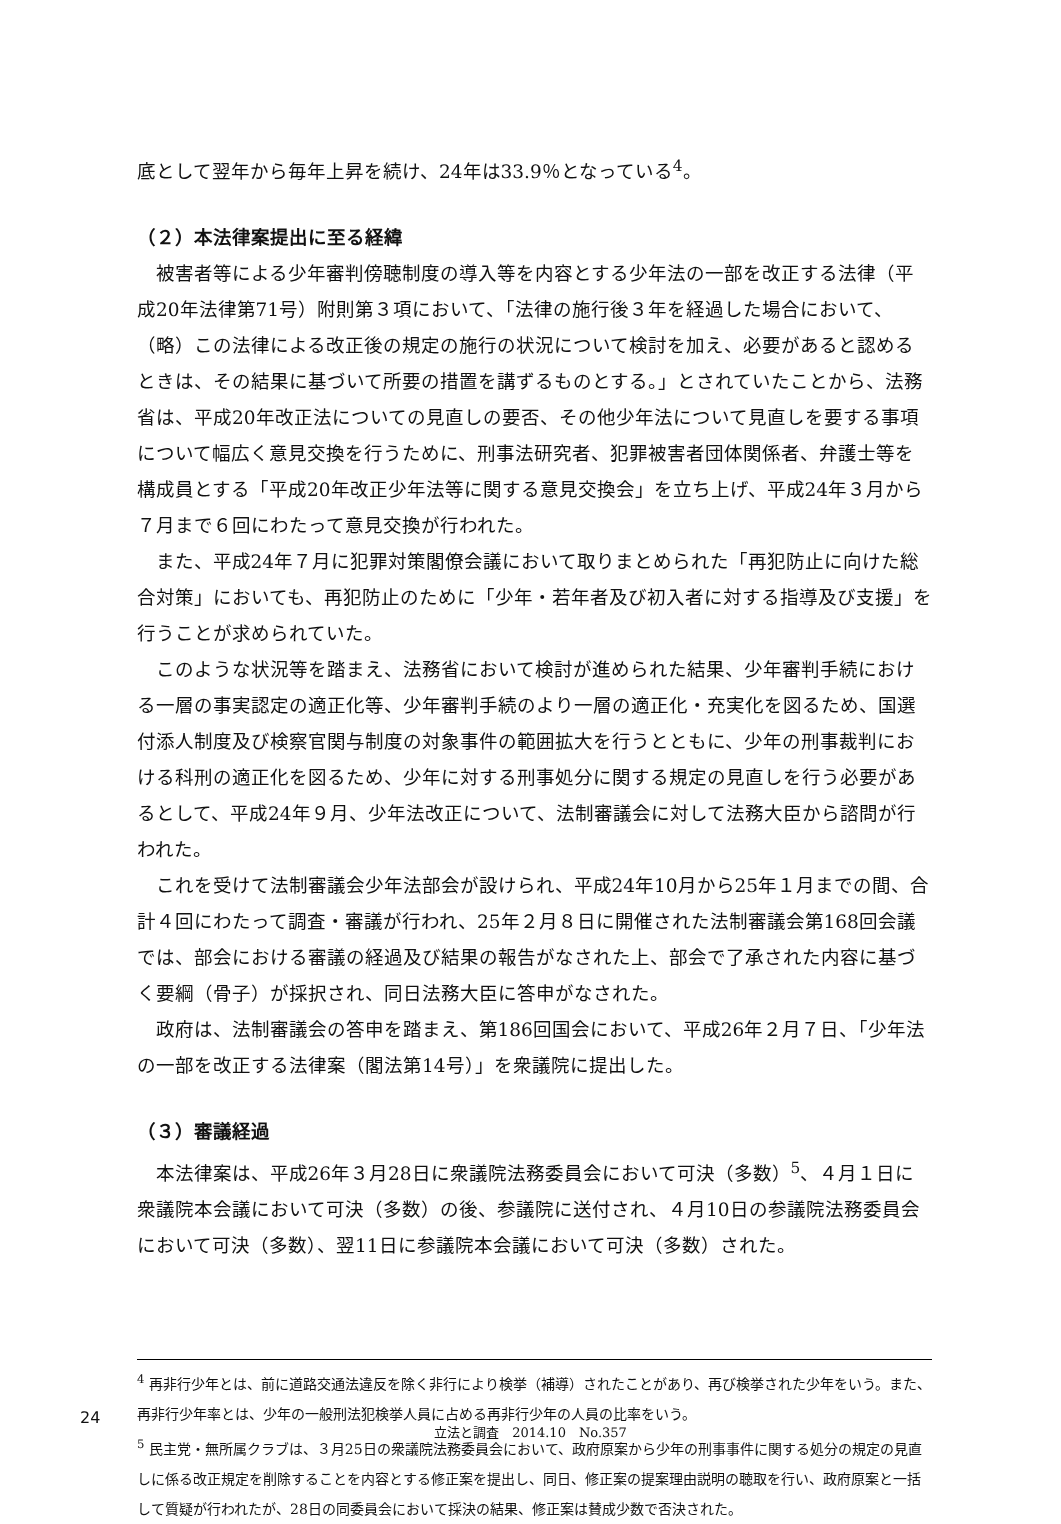底として翌年から毎年上昇を続け、24年は33.9％となっている<sup>4</sup>。
（２）本法律案提出に至る経緯
被害者等による少年審判傍聴制度の導入等を内容とする少年法の一部を改正する法律（平成20年法律第71号）附則第３項において、「法律の施行後３年を経過した場合において、（略）この法律による改正後の規定の施行の状況について検討を加え、必要があると認めるときは、その結果に基づいて所要の措置を講ずるものとする。」とされていたことから、法務省は、平成20年改正法についての見直しの要否、その他少年法について見直しを要する事項について幅広く意見交換を行うために、刑事法研究者、犯罪被害者団体関係者、弁護士等を構成員とする「平成20年改正少年法等に関する意見交換会」を立ち上げ、平成24年３月から７月まで６回にわたって意見交換が行われた。
また、平成24年７月に犯罪対策閣僚会議において取りまとめられた「再犯防止に向けた総合対策」においても、再犯防止のために「少年・若年者及び初入者に対する指導及び支援」を行うことが求められていた。
このような状況等を踏まえ、法務省において検討が進められた結果、少年審判手続における一層の事実認定の適正化等、少年審判手続のより一層の適正化・充実化を図るため、国選付添人制度及び検察官関与制度の対象事件の範囲拡大を行うとともに、少年の刑事裁判における科刑の適正化を図るため、少年に対する刑事処分に関する規定の見直しを行う必要があるとして、平成24年９月、少年法改正について、法制審議会に対して法務大臣から諮問が行われた。
これを受けて法制審議会少年法部会が設けられ、平成24年10月から25年１月までの間、合計４回にわたって調査・審議が行われ、25年２月８日に開催された法制審議会第168回会議では、部会における審議の経過及び結果の報告がなされた上、部会で了承された内容に基づく要綱（骨子）が採択され、同日法務大臣に答申がなされた。
政府は、法制審議会の答申を踏まえ、第186回国会において、平成26年２月７日、「少年法の一部を改正する法律案（閣法第14号）」を衆議院に提出した。
（３）審議経過
本法律案は、平成26年３月28日に衆議院法務委員会において可決（多数）<sup>5</sup>、４月１日に衆議院本会議において可決（多数）の後、参議院に送付され、４月10日の参議院法務委員会において可決（多数）、翌11日に参議院本会議において可決（多数）された。
<sup>4</sup> 再非行少年とは、前に道路交通法違反を除く非行により検挙（補導）されたことがあり、再び検挙された少年をいう。また、再非行少年率とは、少年の一般刑法犯検挙人員に占める再非行少年の人員の比率をいう。
<sup>5</sup> 民主党・無所属クラブは、３月25日の衆議院法務委員会において、政府原案から少年の刑事事件に関する処分の規定の見直しに係る改正規定を削除することを内容とする修正案を提出し、同日、修正案の提案理由説明の聴取を行い、政府原案と一括して質疑が行われたが、28日の同委員会において採決の結果、修正案は賛成少数で否決された。
24
立法と調査　2014.10　No.357